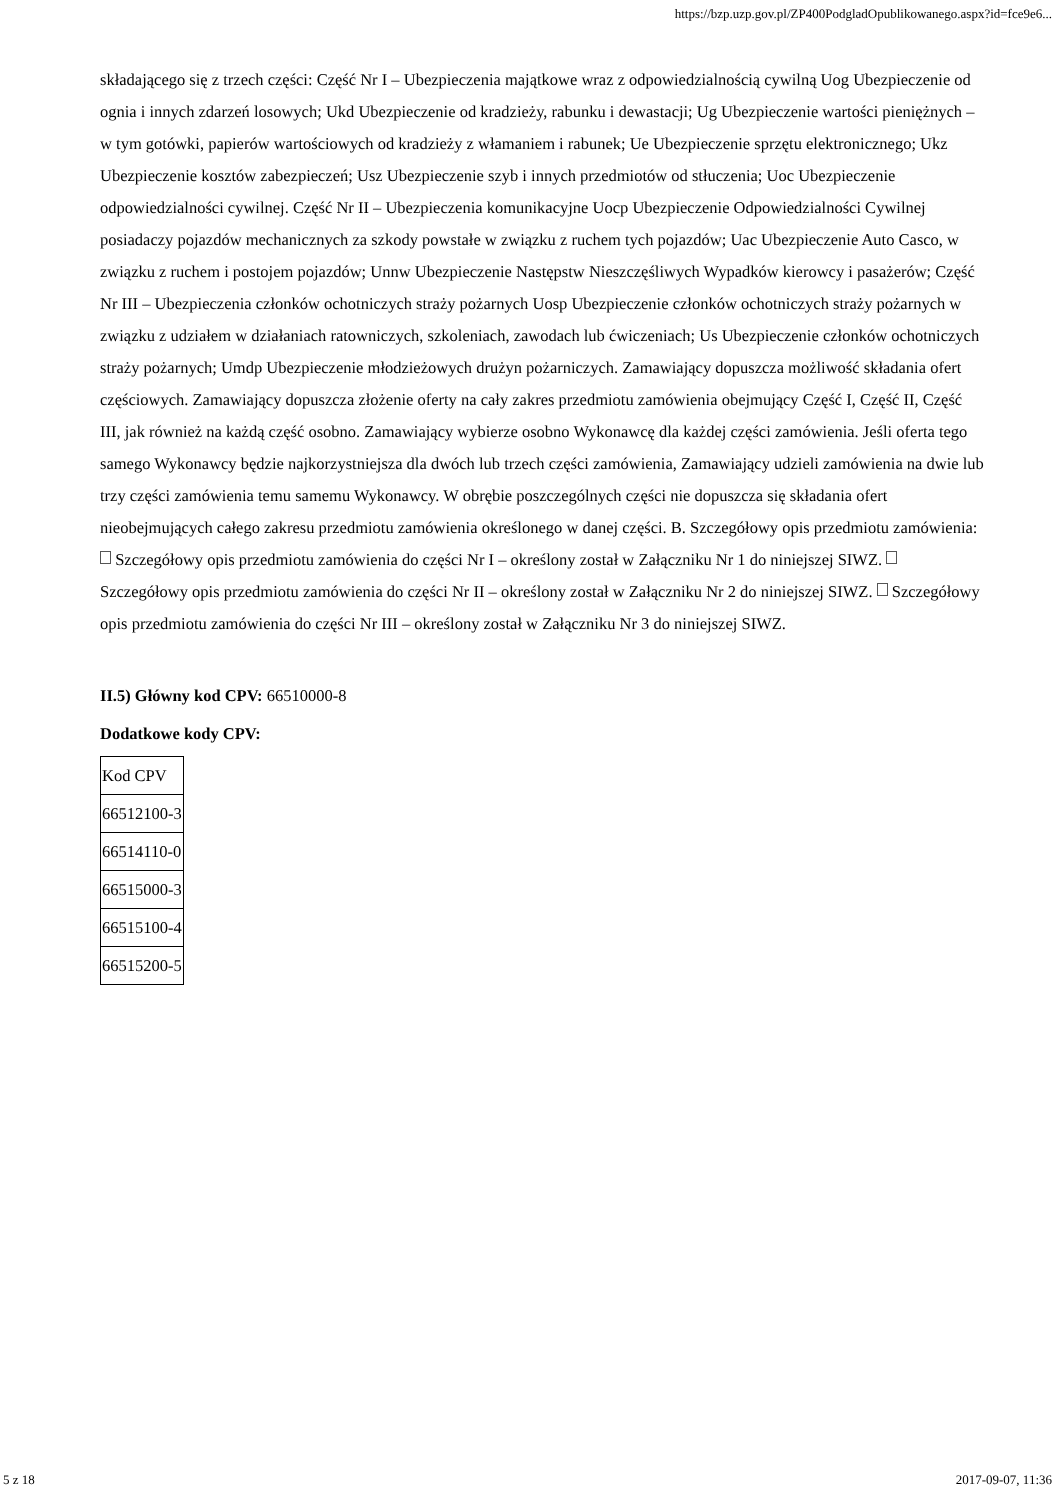https://bzp.uzp.gov.pl/ZP400PodgladOpublikowanego.aspx?id=fce9e6...
składającego się z trzech części: Część Nr I – Ubezpieczenia majątkowe wraz z odpowiedzialnością cywilną Uog Ubezpieczenie od ognia i innych zdarzeń losowych; Ukd Ubezpieczenie od kradzieży, rabunku i dewastacji; Ug Ubezpieczenie wartości pieniężnych – w tym gotówki, papierów wartościowych od kradzieży z włamaniem i rabunek; Ue Ubezpieczenie sprzętu elektronicznego; Ukz Ubezpieczenie kosztów zabezpieczeń; Usz Ubezpieczenie szyb i innych przedmiotów od stłuczenia; Uoc Ubezpieczenie odpowiedzialności cywilnej. Część Nr II – Ubezpieczenia komunikacyjne Uocp Ubezpieczenie Odpowiedzialności Cywilnej posiadaczy pojazdów mechanicznych za szkody powstałe w związku z ruchem tych pojazdów; Uac Ubezpieczenie Auto Casco, w związku z ruchem i postojem pojazdów; Unnw Ubezpieczenie Następstw Nieszczęśliwych Wypadków kierowcy i pasażerów; Część Nr III – Ubezpieczenia członków ochotniczych straży pożarnych Uosp Ubezpieczenie członków ochotniczych straży pożarnych w związku z udziałem w działaniach ratowniczych, szkoleniach, zawodach lub ćwiczeniach; Us Ubezpieczenie członków ochotniczych straży pożarnych; Umdp Ubezpieczenie młodzieżowych drużyn pożarniczych. Zamawiający dopuszcza możliwość składania ofert częściowych. Zamawiający dopuszcza złożenie oferty na cały zakres przedmiotu zamówienia obejmujący Część I, Część II, Część III, jak również na każdą część osobno. Zamawiający wybierze osobno Wykonawcę dla każdej części zamówienia. Jeśli oferta tego samego Wykonawcy będzie najkorzystniejsza dla dwóch lub trzech części zamówienia, Zamawiający udzieli zamówienia na dwie lub trzy części zamówienia temu samemu Wykonawcy. W obrębie poszczególnych części nie dopuszcza się składania ofert nieobejmujących całego zakresu przedmiotu zamówienia określonego w danej części. B. Szczegółowy opis przedmiotu zamówienia: Szczegółowy opis przedmiotu zamówienia do części Nr I – określony został w Załączniku Nr 1 do niniejszej SIWZ. Szczegółowy opis przedmiotu zamówienia do części Nr II – określony został w Załączniku Nr 2 do niniejszej SIWZ. Szczegółowy opis przedmiotu zamówienia do części Nr III – określony został w Załączniku Nr 3 do niniejszej SIWZ.
II.5) Główny kod CPV: 66510000-8
Dodatkowe kody CPV:
| Kod CPV |
| 66512100-3 |
| 66514110-0 |
| 66515000-3 |
| 66515100-4 |
| 66515200-5 |
5 z 18 2017-09-07, 11:36